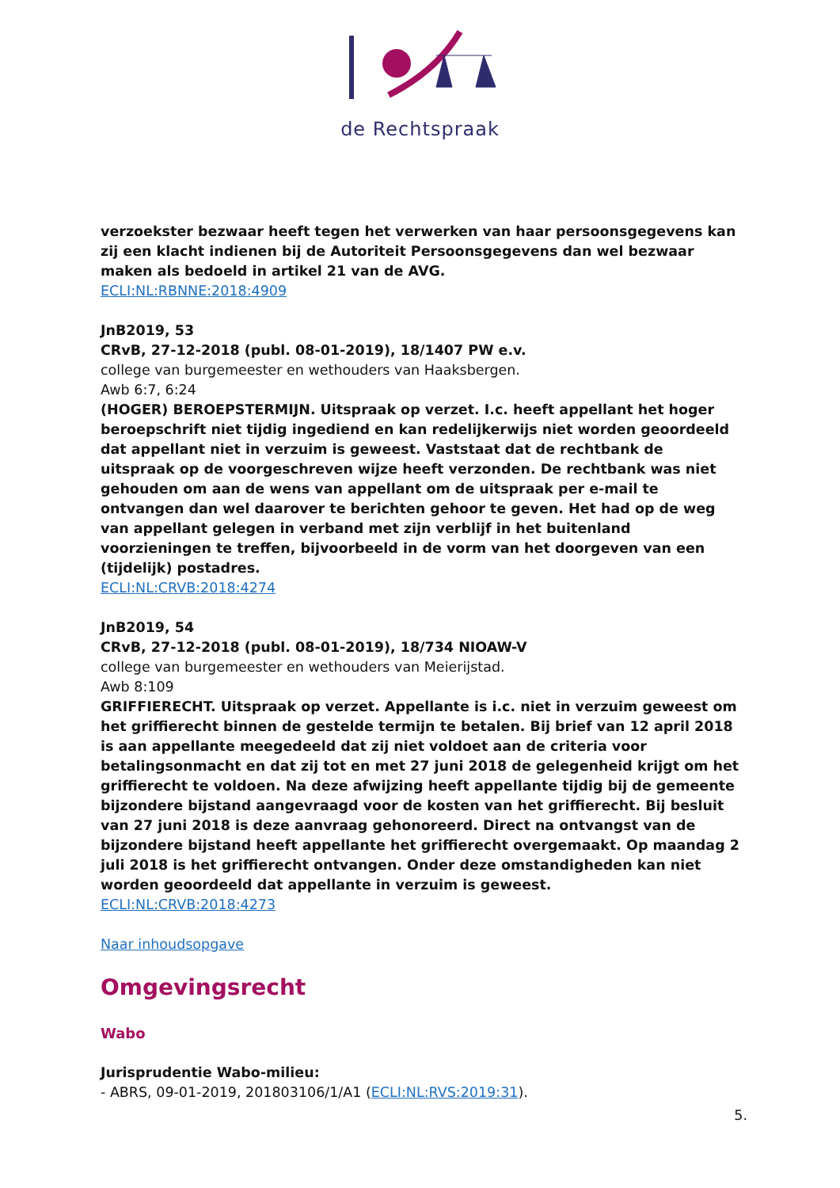de Rechtspraak
verzoekster bezwaar heeft tegen het verwerken van haar persoonsgegevens kan zij een klacht indienen bij de Autoriteit Persoonsgegevens dan wel bezwaar maken als bedoeld in artikel 21 van de AVG.
ECLI:NL:RBNNE:2018:4909
JnB2019, 53
CRvB, 27-12-2018 (publ. 08-01-2019), 18/1407 PW e.v.
college van burgemeester en wethouders van Haaksbergen.
Awb 6:7, 6:24
(HOGER) BEROEPSTERMIJN. Uitspraak op verzet. I.c. heeft appellant het hoger beroepschrift niet tijdig ingediend en kan redelijkerwijs niet worden geoordeeld dat appellant niet in verzuim is geweest. Vaststaat dat de rechtbank de uitspraak op de voorgeschreven wijze heeft verzonden. De rechtbank was niet gehouden om aan de wens van appellant om de uitspraak per e-mail te ontvangen dan wel daarover te berichten gehoor te geven. Het had op de weg van appellant gelegen in verband met zijn verblijf in het buitenland voorzieningen te treffen, bijvoorbeeld in de vorm van het doorgeven van een (tijdelijk) postadres.
ECLI:NL:CRVB:2018:4274
JnB2019, 54
CRvB, 27-12-2018 (publ. 08-01-2019), 18/734 NIOAW-V
college van burgemeester en wethouders van Meierijstad.
Awb 8:109
GRIFFIERECHT. Uitspraak op verzet. Appellante is i.c. niet in verzuim geweest om het griffierecht binnen de gestelde termijn te betalen. Bij brief van 12 april 2018 is aan appellante meegedeeld dat zij niet voldoet aan de criteria voor betalingsonmacht en dat zij tot en met 27 juni 2018 de gelegenheid krijgt om het griffierecht te voldoen. Na deze afwijzing heeft appellante tijdig bij de gemeente bijzondere bijstand aangevraagd voor de kosten van het griffierecht. Bij besluit van 27 juni 2018 is deze aanvraag gehonoreerd. Direct na ontvangst van de bijzondere bijstand heeft appellante het griffierecht overgemaakt. Op maandag 2 juli 2018 is het griffierecht ontvangen. Onder deze omstandigheden kan niet worden geoordeeld dat appellante in verzuim is geweest.
ECLI:NL:CRVB:2018:4273
Naar inhoudsopgave
Omgevingsrecht
Wabo
Jurisprudentie Wabo-milieu:
- ABRS, 09-01-2019, 201803106/1/A1 (ECLI:NL:RVS:2019:31).
5.